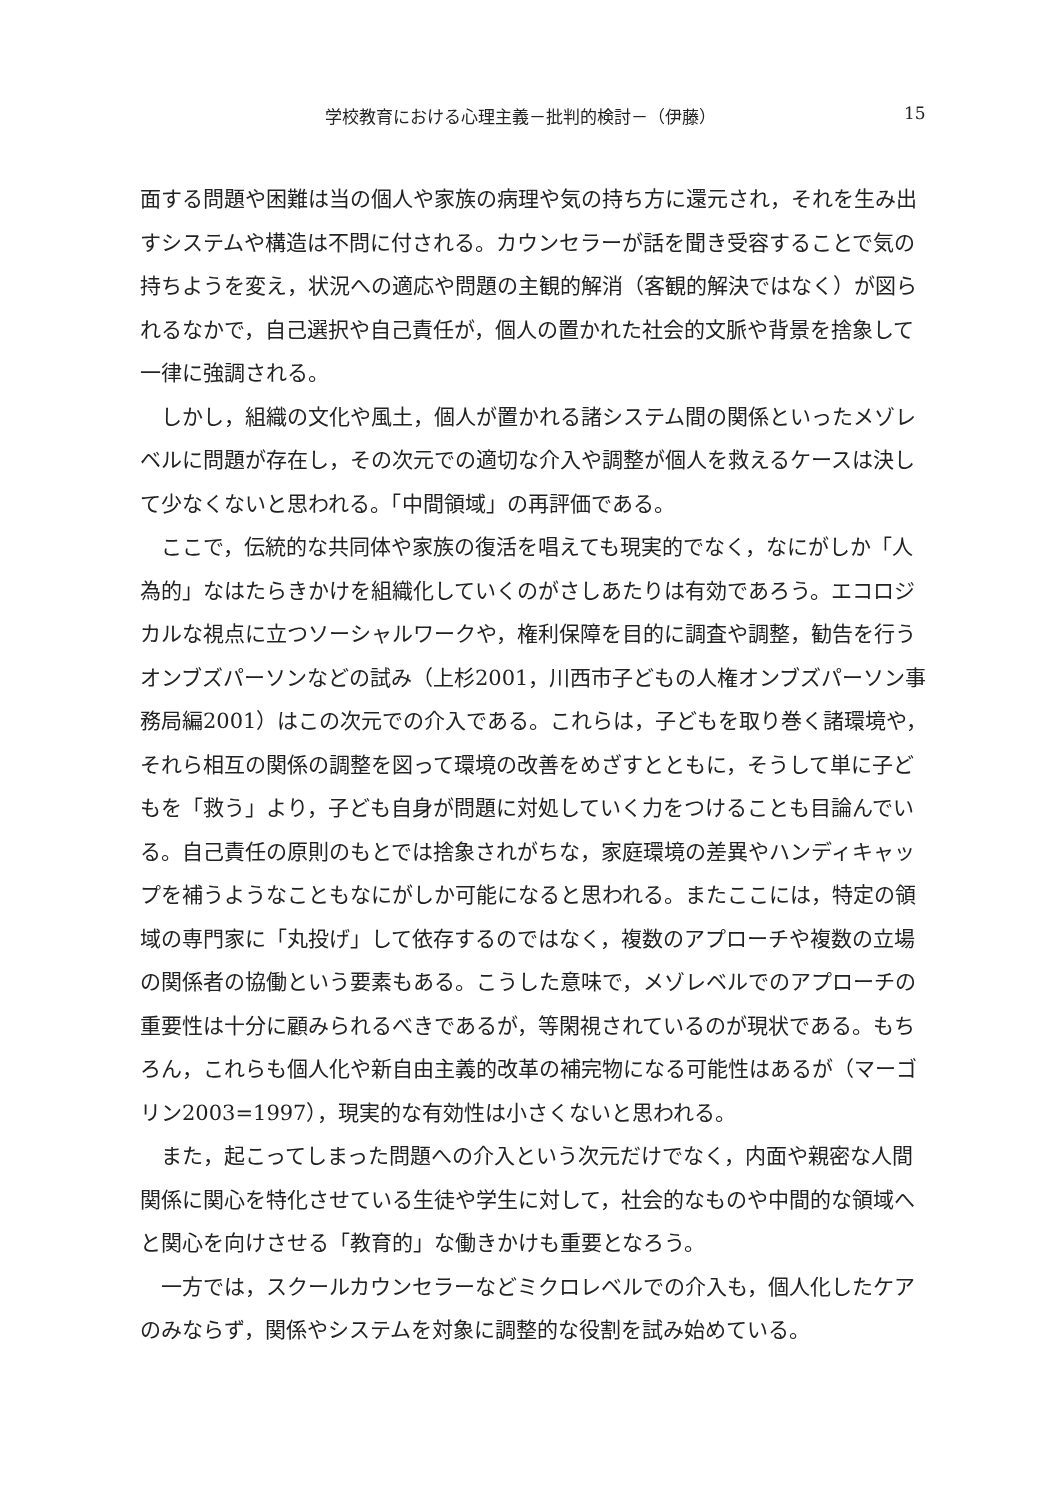学校教育における心理主義－批判的検討－（伊藤） 15
面する問題や困難は当の個人や家族の病理や気の持ち方に還元され，それを生み出すシステムや構造は不問に付される。カウンセラーが話を聞き受容することで気の持ちようを変え，状況への適応や問題の主観的解消（客観的解決ではなく）が図られるなかで，自己選択や自己責任が，個人の置かれた社会的文脈や背景を捨象して一律に強調される。
しかし，組織の文化や風土，個人が置かれる諸システム間の関係といったメゾレベルに問題が存在し，その次元での適切な介入や調整が個人を救えるケースは決して少なくないと思われる。「中間領域」の再評価である。
ここで，伝統的な共同体や家族の復活を唱えても現実的でなく，なにがしか「人為的」なはたらきかけを組織化していくのがさしあたりは有効であろう。エコロジカルな視点に立つソーシャルワークや，権利保障を目的に調査や調整，勧告を行うオンブズパーソンなどの試み（上杉2001，川西市子どもの人権オンブズパーソン事務局編2001）はこの次元での介入である。これらは，子どもを取り巻く諸環境や，それら相互の関係の調整を図って環境の改善をめざすとともに，そうして単に子どもを「救う」より，子ども自身が問題に対処していく力をつけることも目論んでいる。自己責任の原則のもとでは捨象されがちな，家庭環境の差異やハンディキャップを補うようなこともなにがしか可能になると思われる。またここには，特定の領域の専門家に「丸投げ」して依存するのではなく，複数のアプローチや複数の立場の関係者の協働という要素もある。こうした意味で，メゾレベルでのアプローチの重要性は十分に顧みられるべきであるが，等閑視されているのが現状である。もちろん，これらも個人化や新自由主義的改革の補完物になる可能性はあるが（マーゴリン2003=1997），現実的な有効性は小さくないと思われる。
また，起こってしまった問題への介入という次元だけでなく，内面や親密な人間関係に関心を特化させている生徒や学生に対して，社会的なものや中間的な領域へと関心を向けさせる「教育的」な働きかけも重要となろう。
一方では，スクールカウンセラーなどミクロレベルでの介入も，個人化したケアのみならず，関係やシステムを対象に調整的な役割を試み始めている。